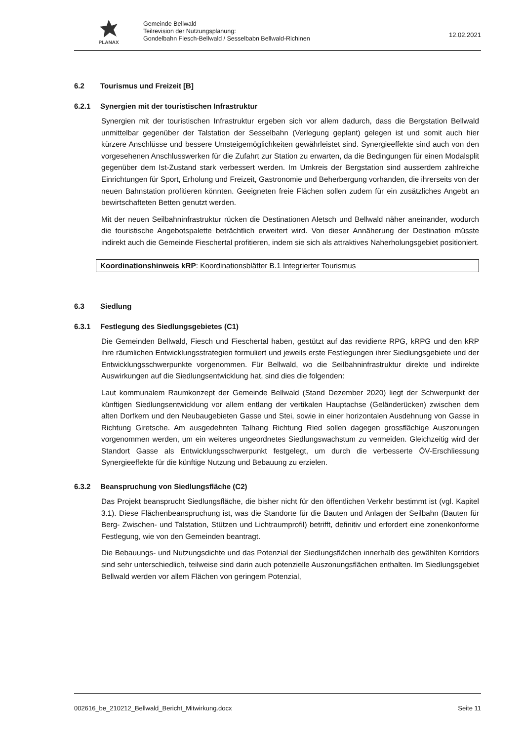PLANAX
Gemeinde Bellwald
Teilrevision der Nutzungsplanung:
Gondelbahn Fiesch-Bellwald / Sesselbabn Bellwald-Richinen
12.02.2021
6.2 Tourismus und Freizeit [B]
6.2.1 Synergien mit der touristischen Infrastruktur
Synergien mit der touristischen Infrastruktur ergeben sich vor allem dadurch, dass die Bergstation Bellwald unmittelbar gegenüber der Talstation der Sesselbahn (Verlegung geplant) gelegen ist und somit auch hier kürzere Anschlüsse und bessere Umsteigemöglichkeiten gewährleistet sind. Synergieeffekte sind auch von den vorgesehenen Anschlusswerken für die Zufahrt zur Station zu erwarten, da die Bedingungen für einen Modalsplit gegenüber dem Ist-Zustand stark verbessert werden. Im Umkreis der Bergstation sind ausserdem zahlreiche Einrichtungen für Sport, Erholung und Freizeit, Gastronomie und Beherbergung vorhanden, die ihrerseits von der neuen Bahnstation profitieren könnten. Geeigneten freie Flächen sollen zudem für ein zusätzliches Angebt an bewirtschafteten Betten genutzt werden.
Mit der neuen Seilbahninfrastruktur rücken die Destinationen Aletsch und Bellwald näher aneinander, wodurch die touristische Angebotspalette beträchtlich erweitert wird. Von dieser Annäherung der Destination müsste indirekt auch die Gemeinde Fieschertal profitieren, indem sie sich als attraktives Naherholungsgebiet positioniert.
Koordinationshinweis kRP: Koordinationsblätter B.1 Integrierter Tourismus
6.3 Siedlung
6.3.1 Festlegung des Siedlungsgebietes (C1)
Die Gemeinden Bellwald, Fiesch und Fieschertal haben, gestützt auf das revidierte RPG, kRPG und den kRP ihre räumlichen Entwicklungsstrategien formuliert und jeweils erste Festlegungen ihrer Siedlungsgebiete und der Entwicklungsschwerpunkte vorgenommen. Für Bellwald, wo die Seilbahninfrastruktur direkte und indirekte Auswirkungen auf die Siedlungsentwicklung hat, sind dies die folgenden:
Laut kommunalem Raumkonzept der Gemeinde Bellwald (Stand Dezember 2020) liegt der Schwerpunkt der künftigen Siedlungsentwicklung vor allem entlang der vertikalen Hauptachse (Geländerücken) zwischen dem alten Dorfkern und den Neubaugebieten Gasse und Stei, sowie in einer horizontalen Ausdehnung von Gasse in Richtung Giretsche. Am ausgedehnten Talhang Richtung Ried sollen dagegen grossflächige Auszonungen vorgenommen werden, um ein weiteres ungeordnetes Siedlungswachstum zu vermeiden. Gleichzeitig wird der Standort Gasse als Entwicklungsschwerpunkt festgelegt, um durch die verbesserte ÖV-Erschliessung Synergieeffekte für die künftige Nutzung und Bebauung zu erzielen.
6.3.2 Beanspruchung von Siedlungsfläche (C2)
Das Projekt beansprucht Siedlungsfläche, die bisher nicht für den öffentlichen Verkehr bestimmt ist (vgl. Kapitel 3.1). Diese Flächenbeanspruchung ist, was die Standorte für die Bauten und Anlagen der Seilbahn (Bauten für Berg- Zwischen- und Talstation, Stützen und Lichtraumprofil) betrifft, definitiv und erfordert eine zonenkonforme Festlegung, wie von den Gemeinden beantragt.
Die Bebauungs- und Nutzungsdichte und das Potenzial der Siedlungsflächen innerhalb des gewählten Korridors sind sehr unterschiedlich, teilweise sind darin auch potenzielle Auszonungsflächen enthalten. Im Siedlungsgebiet Bellwald werden vor allem Flächen von geringem Potenzial,
002616_be_210212_Bellwald_Bericht_Mitwirkung.docx Seite 11